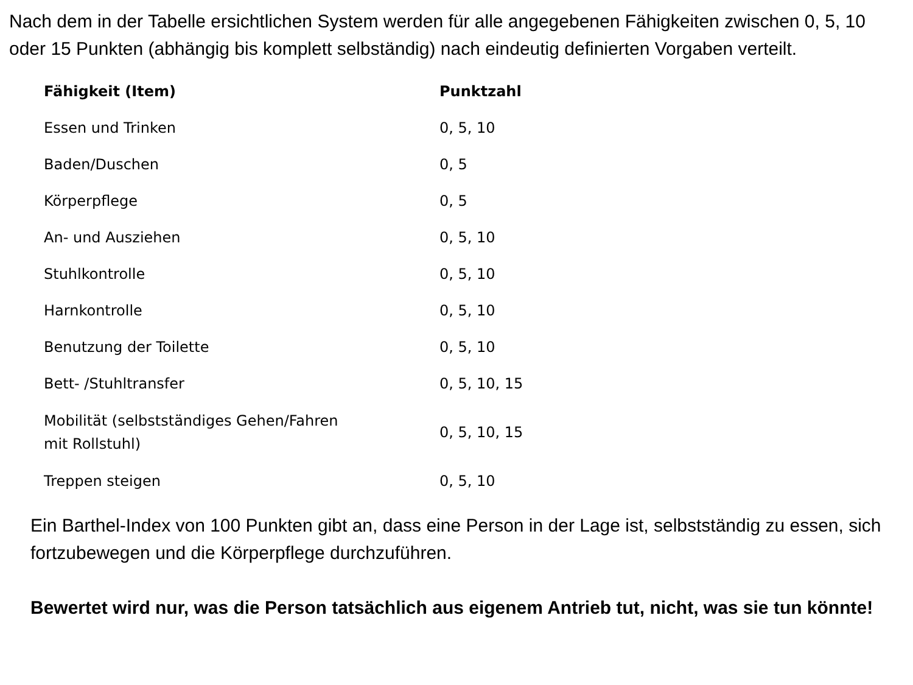Nach dem in der Tabelle ersichtlichen System werden für alle angegebenen Fähigkeiten zwischen 0, 5, 10 oder 15 Punkten (abhängig bis komplett selbständig) nach eindeutig definierten Vorgaben verteilt.
| Fähigkeit (Item) | Punktzahl |
| --- | --- |
| Essen und Trinken | 0, 5, 10 |
| Baden/Duschen | 0, 5 |
| Körperpflege | 0, 5 |
| An- und Ausziehen | 0, 5, 10 |
| Stuhlkontrolle | 0, 5, 10 |
| Harnkontrolle | 0, 5, 10 |
| Benutzung der Toilette | 0, 5, 10 |
| Bett- /Stuhltransfer | 0, 5, 10, 15 |
| Mobilität (selbstständiges Gehen/Fahren mit Rollstuhl) | 0, 5, 10, 15 |
| Treppen steigen | 0, 5, 10 |
Ein Barthel-Index von 100 Punkten gibt an, dass eine Person in der Lage ist, selbstständig zu essen, sich fortzubewegen und die Körperpflege durchzuführen.
Bewertet wird nur, was die Person tatsächlich aus eigenem Antrieb tut, nicht, was sie tun könnte!